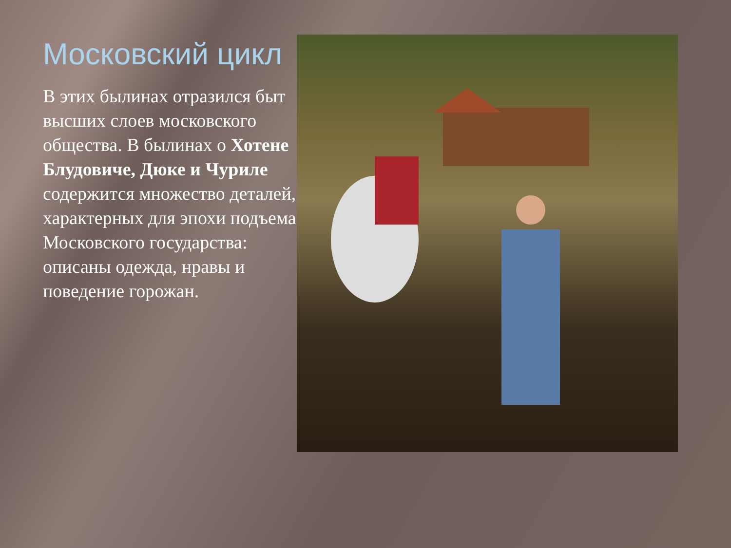Московский цикл
В этих былинах отразился быт высших слоев московского общества. В былинах о Хотене Блудовиче, Дюке и Чуриле содержится множество деталей, характерных для эпохи подъема Московского государства: описаны одежда, нравы и поведение горожан.